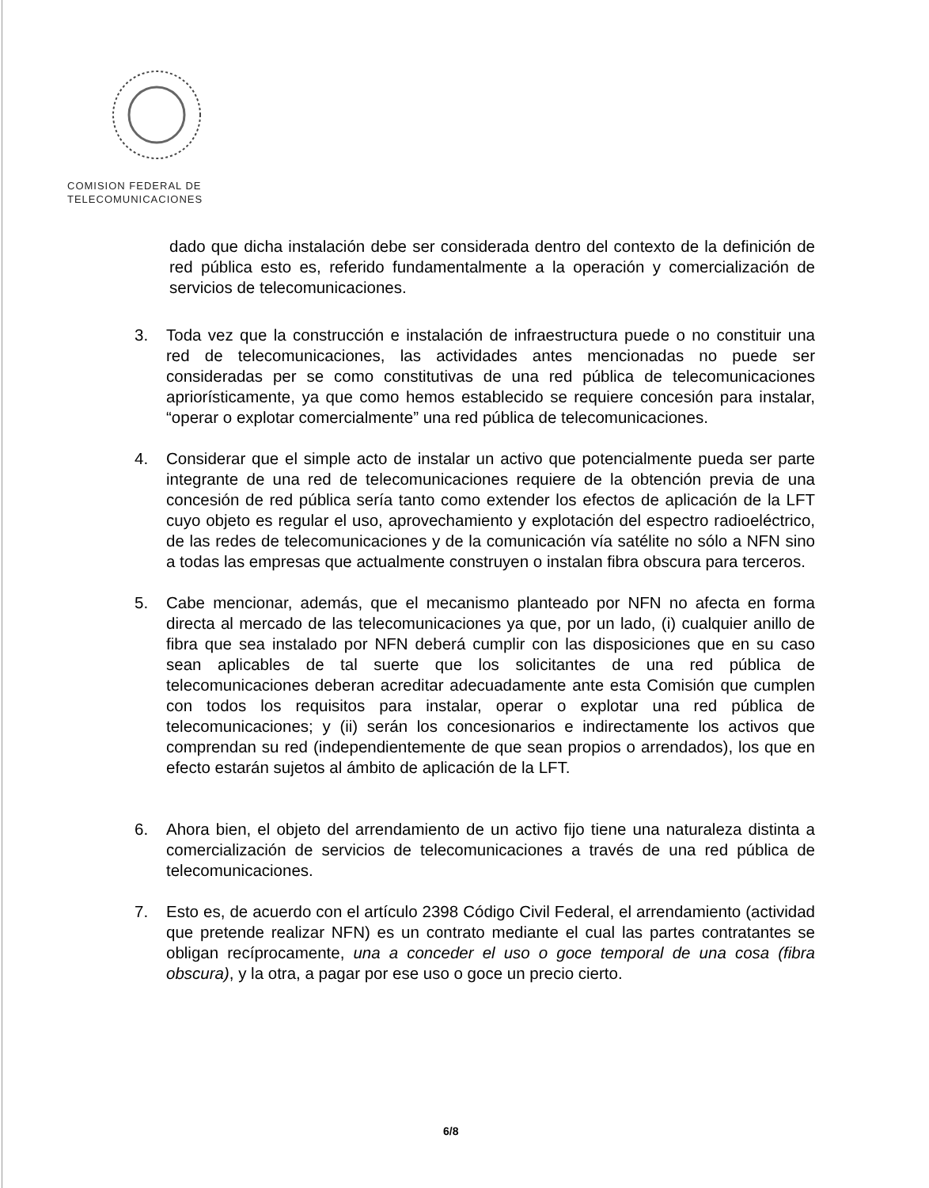COMISION FEDERAL DE
TELECOMUNICACIONES
dado que dicha instalación debe ser considerada dentro del contexto de la definición de red pública esto es, referido fundamentalmente a la operación y comercialización de servicios de telecomunicaciones.
3. Toda vez que la construcción e instalación de infraestructura puede o no constituir una red de telecomunicaciones, las actividades antes mencionadas no puede ser consideradas per se como constitutivas de una red pública de telecomunicaciones apriorísticamente, ya que como hemos establecido se requiere concesión para instalar, “operar o explotar comercialmente” una red pública de telecomunicaciones.
4. Considerar que el simple acto de instalar un activo que potencialmente pueda ser parte integrante de una red de telecomunicaciones requiere de la obtención previa de una concesión de red pública sería tanto como extender los efectos de aplicación de la LFT cuyo objeto es regular el uso, aprovechamiento y explotación del espectro radioeléctrico, de las redes de telecomunicaciones y de la comunicación vía satélite no sólo a NFN sino a todas las empresas que actualmente construyen o instalan fibra obscura para terceros.
5. Cabe mencionar, además, que el mecanismo planteado por NFN no afecta en forma directa al mercado de las telecomunicaciones ya que, por un lado, (i) cualquier anillo de fibra que sea instalado por NFN deberá cumplir con las disposiciones que en su caso sean aplicables de tal suerte que los solicitantes de una red pública de telecomunicaciones deberan acreditar adecuadamente ante esta Comisión que cumplen con todos los requisitos para instalar, operar o explotar una red pública de telecomunicaciones; y (ii) serán los concesionarios e indirectamente los activos que comprendan su red (independientemente de que sean propios o arrendados), los que en efecto estarán sujetos al ámbito de aplicación de la LFT.
6. Ahora bien, el objeto del arrendamiento de un activo fijo tiene una naturaleza distinta a comercialización de servicios de telecomunicaciones a través de una red pública de telecomunicaciones.
7. Esto es, de acuerdo con el artículo 2398 Código Civil Federal, el arrendamiento (actividad que pretende realizar NFN) es un contrato mediante el cual las partes contratantes se obligan recíprocamente, una a conceder el uso o goce temporal de una cosa (fibra obscura), y la otra, a pagar por ese uso o goce un precio cierto.
6/8